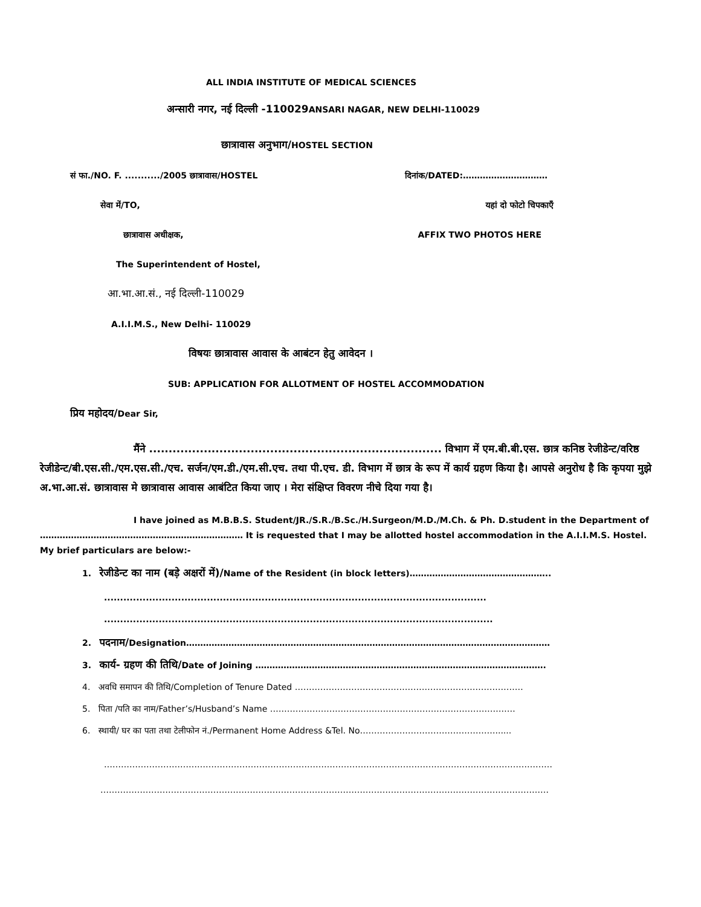ALL INDIA INSTITUTE OF MEDICAL SCIENCES
अन्सारी नगर, नई दिल्ली -110029 ANSARI NAGAR, NEW DELHI-110029
छात्रावास अनुभाग/HOSTEL SECTION
सं फा./NO. F. .........../2005 छात्रावास/HOSTEL दिनांक/DATED:…………………………
सेवा में/TO, यहां दो फोटो चिपकाएँ
छात्रावास अधीक्षक, AFFIX TWO PHOTOS HERE
The Superintendent of Hostel,
आ.भा.आ.सं., नई दिल्ली-110029
A.I.I.M.S., New Delhi- 110029
विषयः छात्रावास आवास के आबंटन हेतु आवेदन ।
SUB: APPLICATION FOR ALLOTMENT OF HOSTEL ACCOMMODATION
प्रिय महोदय/Dear Sir,
मैंने ........................................................................... विभाग में एम.बी.बी.एस. छात्र कनिष्ठ रेजीडेन्ट/वरिष्ठ रेजीडेन्ट/बी.एस.सी./एम.एस.सी./एच. सर्जन/एम.डी./एम.सी.एच. तथा पी.एच. डी. विभाग में छात्र के रूप में कार्य ग्रहण किया है। आपसे अनुरोध है कि कृपया मुझे अ.भा.आ.सं. छात्रावास मे छात्रावास आवास आबंटित किया जाए । मेरा संक्षिप्त विवरण नीचे दिया गया है।
I have joined as M.B.B.S. Student/JR./S.R./B.Sc./H.Surgeon/M.D./M.Ch. & Ph. D.student in the Department of ……………………………………………………………… It is requested that I may be allotted hostel accommodation in the A.I.I.M.S. Hostel. My brief particulars are below:-
1. रेजीडेन्ट का नाम (बड़े अक्षरों में)/Name of the Resident (in block letters)…………………………………………..
.......................................................................................................................
.........................................................................................................................
2. पदनाम/Designation…………………………………………………………………………………………………………………
3. कार्य- ग्रहण की तिथि/Date of Joining ………………………………………………………………………………………….
4. अवधि समापन की तिथि/Completion of Tenure Dated ………………………………………………………………………
5. पिता /पति का नाम/Father’s/Husband’s Name ……………………………………………………………………………
6. स्थायी/ घर का पता तथा टेलीफोन नं./Permanent Home Address &Tel. No…………………………………………......
……………………………………………………………………………………………………………………………………………
……………………………………………………………………………………………………………………………………………